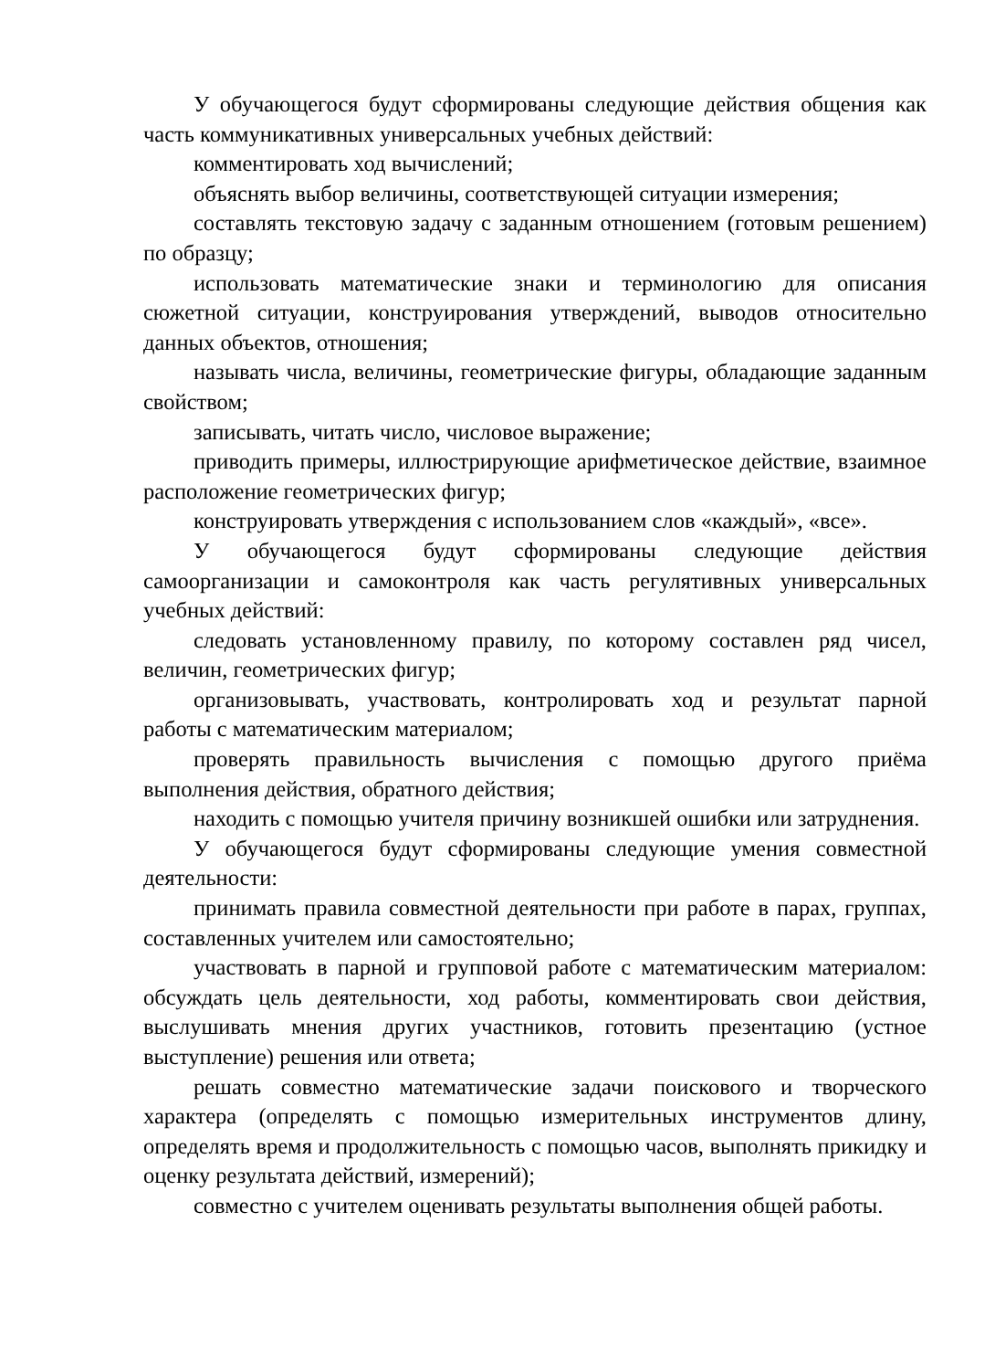У обучающегося будут сформированы следующие действия общения как часть коммуникативных универсальных учебных действий:
комментировать ход вычислений;
объяснять выбор величины, соответствующей ситуации измерения;
составлять текстовую задачу с заданным отношением (готовым решением) по образцу;
использовать математические знаки и терминологию для описания сюжетной ситуации, конструирования утверждений, выводов относительно данных объектов, отношения;
называть числа, величины, геометрические фигуры, обладающие заданным свойством;
записывать, читать число, числовое выражение;
приводить примеры, иллюстрирующие арифметическое действие, взаимное расположение геометрических фигур;
конструировать утверждения с использованием слов «каждый», «все».
У обучающегося будут сформированы следующие действия самоорганизации и самоконтроля как часть регулятивных универсальных учебных действий:
следовать установленному правилу, по которому составлен ряд чисел, величин, геометрических фигур;
организовывать, участвовать, контролировать ход и результат парной работы с математическим материалом;
проверять правильность вычисления с помощью другого приёма выполнения действия, обратного действия;
находить с помощью учителя причину возникшей ошибки или затруднения.
У обучающегося будут сформированы следующие умения совместной деятельности:
принимать правила совместной деятельности при работе в парах, группах, составленных учителем или самостоятельно;
участвовать в парной и групповой работе с математическим материалом: обсуждать цель деятельности, ход работы, комментировать свои действия, выслушивать мнения других участников, готовить презентацию (устное выступление) решения или ответа;
решать совместно математические задачи поискового и творческого характера (определять с помощью измерительных инструментов длину, определять время и продолжительность с помощью часов, выполнять прикидку и оценку результата действий, измерений);
совместно с учителем оценивать результаты выполнения общей работы.